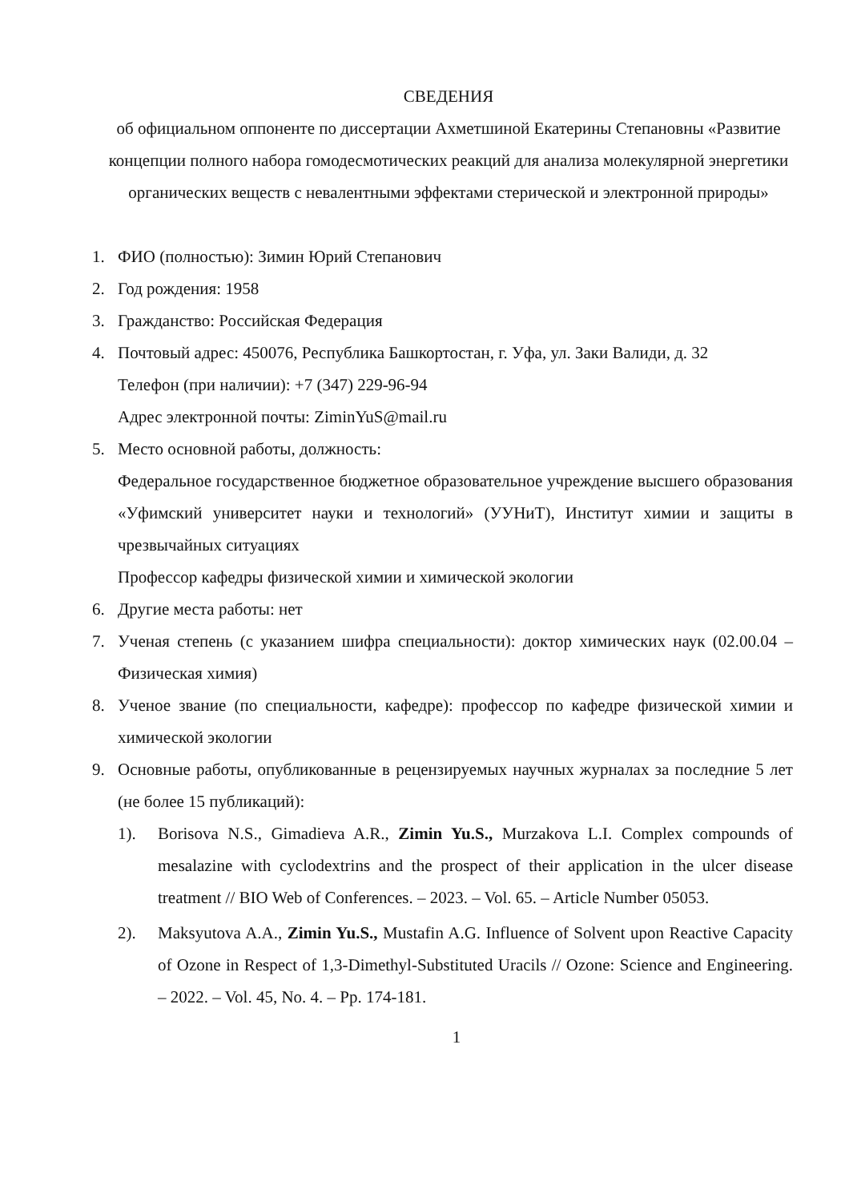СВЕДЕНИЯ
об официальном оппоненте по диссертации Ахметшиной Екатерины Степановны «Развитие концепции полного набора гомодесмотических реакций для анализа молекулярной энергетики органических веществ с невалентными эффектами стерической и электронной природы»
1. ФИО (полностью): Зимин Юрий Степанович
2. Год рождения: 1958
3. Гражданство: Российская Федерация
4. Почтовый адрес: 450076, Республика Башкортостан, г. Уфа, ул. Заки Валиди, д. 32
Телефон (при наличии): +7 (347) 229-96-94
Адрес электронной почты: ZiminYuS@mail.ru
5. Место основной работы, должность:
Федеральное государственное бюджетное образовательное учреждение высшего образования «Уфимский университет науки и технологий» (УУНиТ), Институт химии и защиты в чрезвычайных ситуациях
Профессор кафедры физической химии и химической экологии
6. Другие места работы: нет
7. Ученая степень (с указанием шифра специальности): доктор химических наук (02.00.04 – Физическая химия)
8. Ученое звание (по специальности, кафедре): профессор по кафедре физической химии и химической экологии
9. Основные работы, опубликованные в рецензируемых научных журналах за последние 5 лет (не более 15 публикаций):
1). Borisova N.S., Gimadieva A.R., Zimin Yu.S., Murzakova L.I. Complex compounds of mesalazine with cyclodextrins and the prospect of their application in the ulcer disease treatment // BIO Web of Conferences. – 2023. – Vol. 65. – Article Number 05053.
2). Maksyutova A.A., Zimin Yu.S., Mustafin A.G. Influence of Solvent upon Reactive Capacity of Ozone in Respect of 1,3-Dimethyl-Substituted Uracils // Ozone: Science and Engineering. – 2022. – Vol. 45, No. 4. – Pp. 174-181.
1